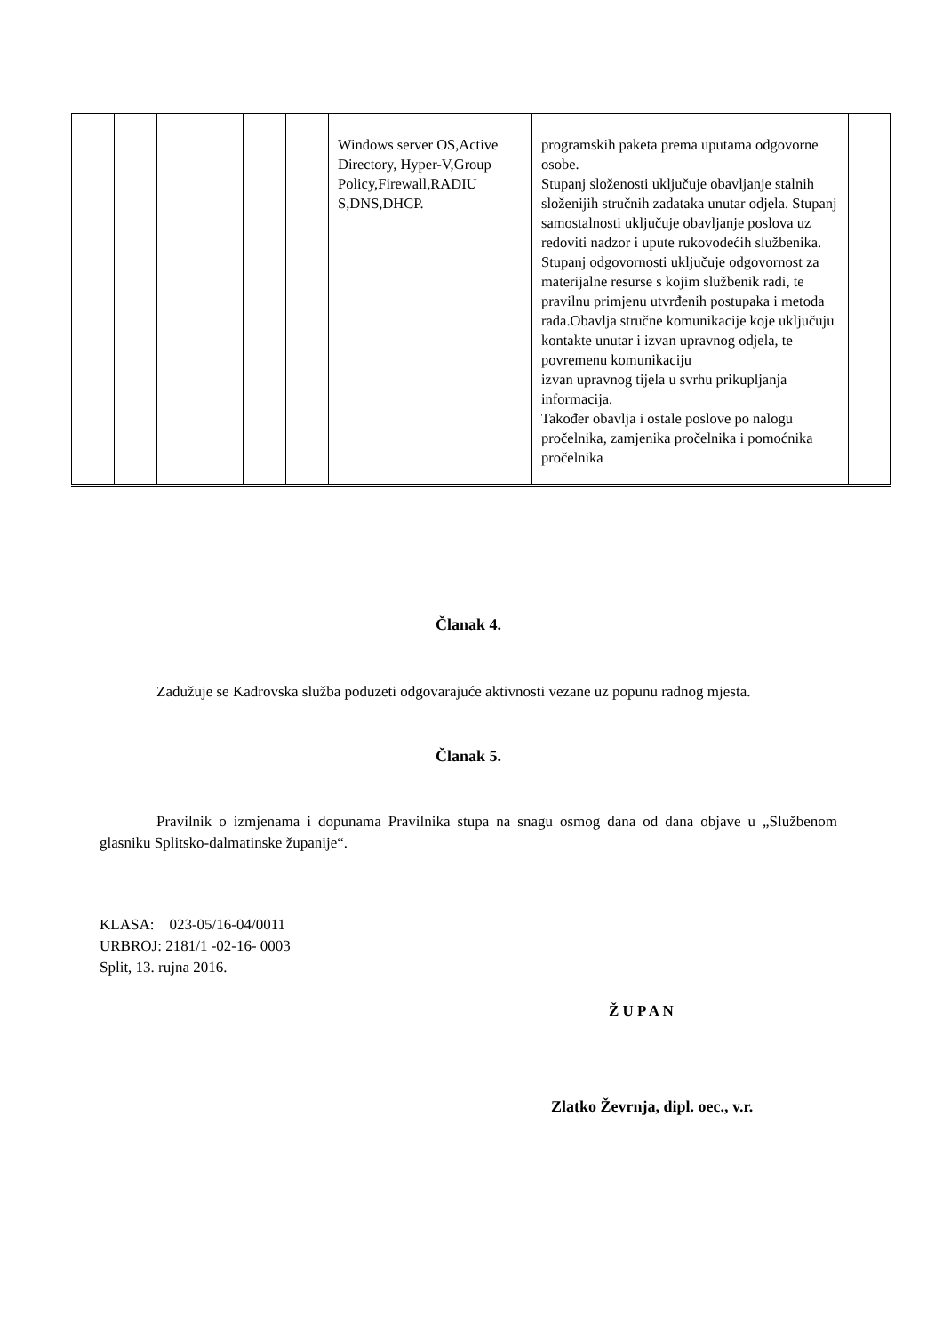| | | | | | Windows server OS,Active Directory, Hyper-V,Group Policy,Firewall,RADIU S,DNS,DHCP. | programskih paketa prema uputama odgovorne osobe. Stupanj složenosti uključuje obavljanje stalnih složenijih stručnih zadataka unutar odjela. Stupanj samostalnosti uključuje obavljanje poslova uz redoviti nadzor i upute rukovodećih službenika. Stupanj odgovornosti uključuje odgovornost za materijalne resurse s kojim službenik radi, te pravilnu primjenu utvrđenih postupaka i metoda rada.Obavlja stručne komunikacije koje uključuju kontakte unutar i izvan upravnog odjela, te povremenu komunikaciju izvan upravnog tijela u svrhu prikupljanja informacija. Također obavlja i ostale poslove po nalogu pročelnika, zamjenika pročelnika i pomoćnika pročelnika | |
Članak 4.
Zadužuje se Kadrovska služba poduzeti odgovarajuće aktivnosti vezane uz popunu radnog mjesta.
Članak 5.
Pravilnik o izmjenama i dopunama Pravilnika stupa na snagu osmog dana od dana objave u „Službenom glasniku Splitsko-dalmatinske županije“.
KLASA: 023-05/16-04/0011
URBROJ: 2181/1 -02-16- 0003
Split, 13. rujna 2016.
Ž U P A N
Zlatko Ževrnja, dipl. oec., v.r.